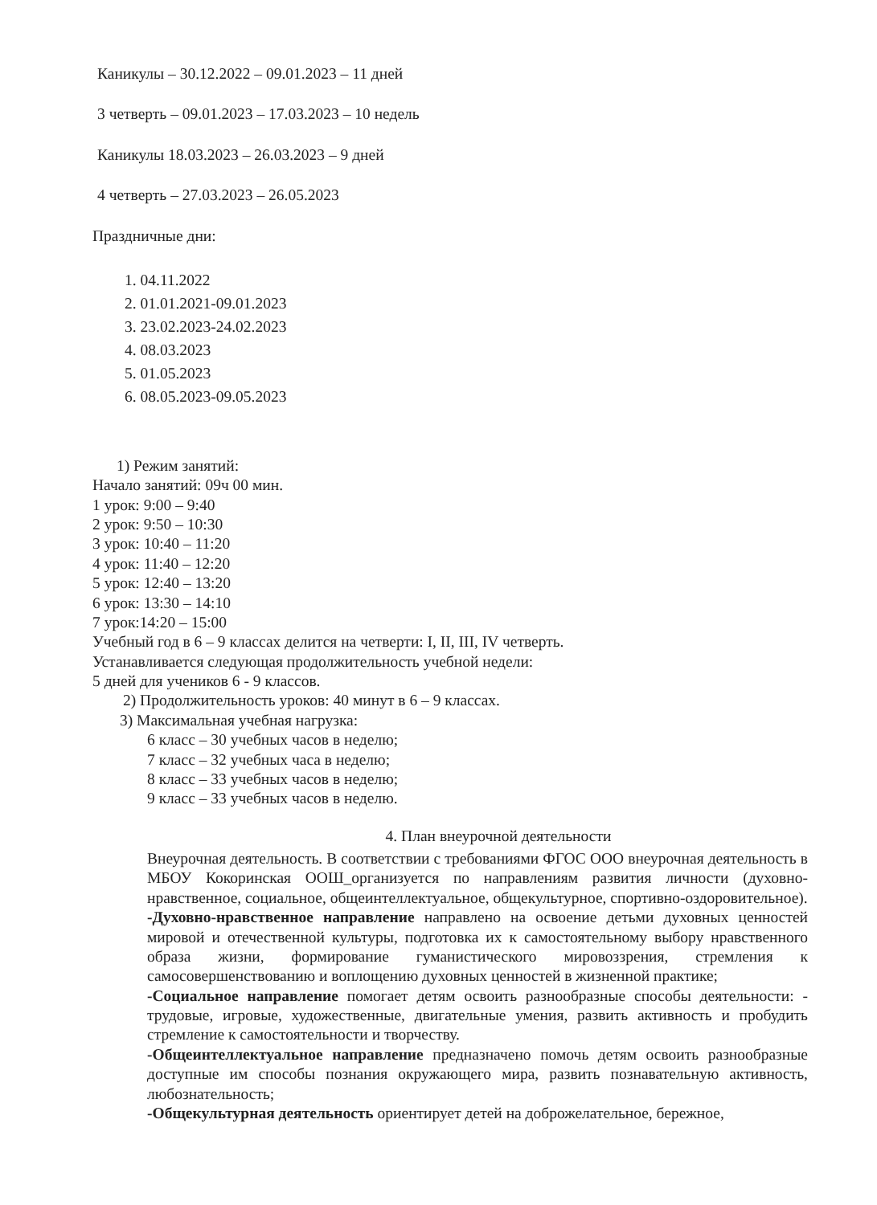Каникулы – 30.12.2022 – 09.01.2023 – 11 дней
3 четверть – 09.01.2023 – 17.03.2023 – 10 недель
Каникулы 18.03.2023 – 26.03.2023 – 9 дней
4 четверть – 27.03.2023 – 26.05.2023
Праздничные дни:
1. 04.11.2022
2. 01.01.2021-09.01.2023
3. 23.02.2023-24.02.2023
4. 08.03.2023
5. 01.05.2023
6. 08.05.2023-09.05.2023
1) Режим занятий:
Начало занятий: 09ч 00 мин.
1 урок: 9:00 – 9:40
2 урок: 9:50 – 10:30
3 урок: 10:40 – 11:20
4 урок: 11:40 – 12:20
5 урок: 12:40 – 13:20
6 урок: 13:30 – 14:10
7 урок:14:20 – 15:00
Учебный год в 6 – 9 классах делится на четверти: I, II, III, IV четверть.
Устанавливается следующая продолжительность учебной недели:
5 дней для учеников 6 - 9 классов.
2) Продолжительность уроков: 40 минут в 6 – 9 классах.
3) Максимальная учебная нагрузка:
6 класс – 30 учебных часов в неделю;
7 класс – 32 учебных часа в неделю;
8 класс – 33 учебных часов в неделю;
9 класс – 33 учебных часов в неделю.
4. План внеурочной деятельности
Внеурочная деятельность. В соответствии с требованиями ФГОС ООО внеурочная деятельность в МБОУ Кокоринская ООШ_организуется по направлениям развития личности (духовно-нравственное, социальное, общеинтеллектуальное, общекультурное, спортивно-оздоровительное).
-Духовно-нравственное направление направлено на освоение детьми духовных ценностей мировой и отечественной культуры, подготовка их к самостоятельному выбору нравственного образа жизни, формирование гуманистического мировоззрения, стремления к самосовершенствованию и воплощению духовных ценностей в жизненной практике;
-Социальное направление помогает детям освоить разнообразные способы деятельности: - трудовые, игровые, художественные, двигательные умения, развить активность и пробудить стремление к самостоятельности и творчеству.
-Общеинтеллектуальное направление предназначено помочь детям освоить разнообразные доступные им способы познания окружающего мира, развить познавательную активность, любознательность;
-Общекультурная деятельность ориентирует детей на доброжелательное, бережное,